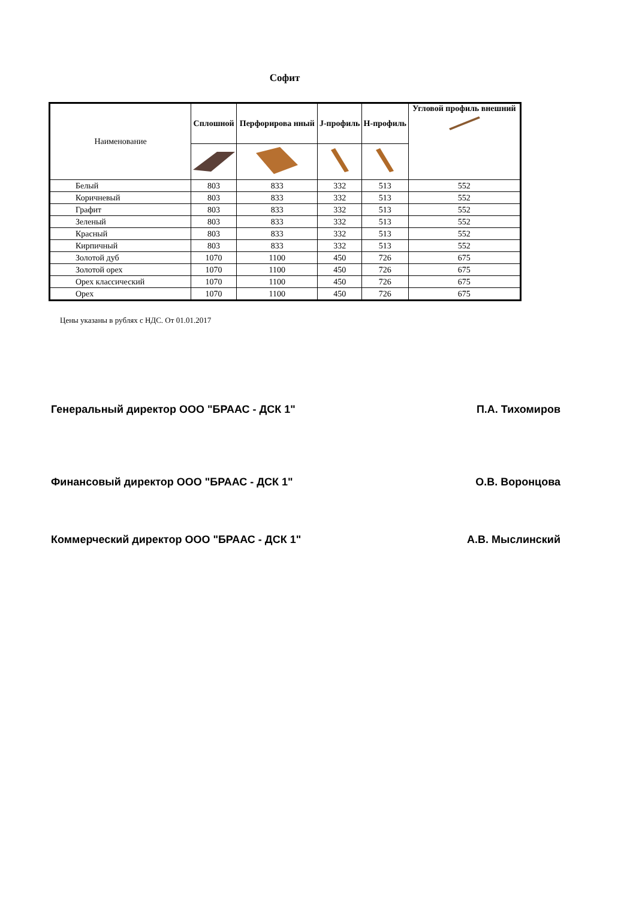Софит
| Наименование | Сплошной | Перфорирова нный | J-профиль | H-профиль | Угловой профиль внешний |
| --- | --- | --- | --- | --- | --- |
| Белый | 803 | 833 | 332 | 513 | 552 |
| Коричневый | 803 | 833 | 332 | 513 | 552 |
| Графит | 803 | 833 | 332 | 513 | 552 |
| Зеленый | 803 | 833 | 332 | 513 | 552 |
| Красный | 803 | 833 | 332 | 513 | 552 |
| Кирпичный | 803 | 833 | 332 | 513 | 552 |
| Золотой дуб | 1070 | 1100 | 450 | 726 | 675 |
| Золотой орех | 1070 | 1100 | 450 | 726 | 675 |
| Орех классический | 1070 | 1100 | 450 | 726 | 675 |
| Орех | 1070 | 1100 | 450 | 726 | 675 |
Цены указаны в рублях с НДС. От 01.01.2017
Генеральный директор ООО "БРААС - ДСК 1" П.А. Тихомиров
Финансовый директор ООО "БРААС - ДСК 1" О.В. Воронцова
Коммерческий директор ООО "БРААС - ДСК 1" А.В. Мыслинский